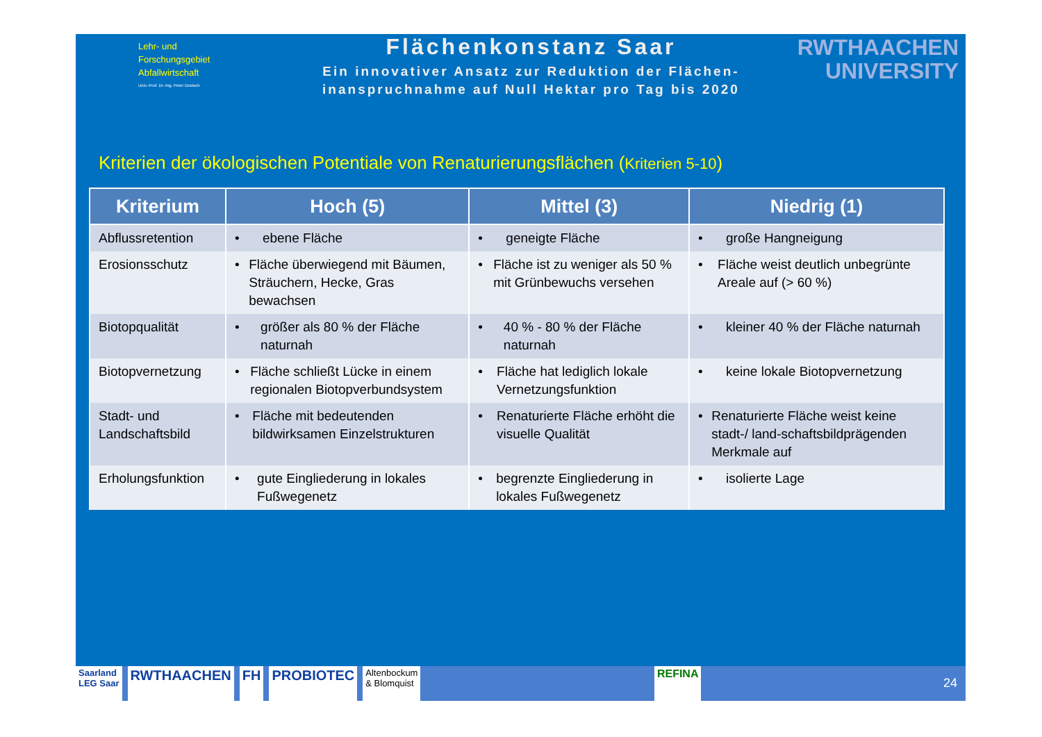Lehr- und
Forschungsgebiet
Abfallwirtschaft
Univ.-Prof. Dr.-Ing. Peter Dostsch
Flächenkonstanz Saar
Ein innovativer Ansatz zur Reduktion der Flächen-
inanspruchnahme auf Null Hektar pro Tag bis 2020
RWTHAACHEN
UNIVERSITY
Kriterien der ökologischen Potentiale von Renaturierungsflächen (Kriterien 5-10)
| Kriterium | Hoch (5) | Mittel (3) | Niedrig (1) |
| --- | --- | --- | --- |
| Abflussretention | • ebene Fläche | • geneigte Fläche | • große Hangneigung |
| Erosionsschutz | • Fläche überwiegend mit Bäumen, Sträuchern, Hecke, Gras bewachsen | • Fläche ist zu weniger als 50 % mit Grünbewuchs versehen | • Fläche weist deutlich unbegrünte Areale auf (> 60 %) |
| Biotopqualität | • größer als 80 % der Fläche naturnah | • 40 % - 80 % der Fläche naturnah | • kleiner 40 % der Fläche naturnah |
| Biotopvernetzung | • Fläche schließt Lücke in einem regionalen Biotopverbundsystem | • Fläche hat lediglich lokale Vernetzungsfunktion | • keine lokale Biotopvernetzung |
| Stadt- und Landschaftsbild | • Fläche mit bedeutenden bildwirksamen Einzelstrukturen | • Renaturierte Fläche erhöht die visuelle Qualität | • Renaturierte Fläche weist keine stadt-/ land-schaftsbildprägenden Merkmale auf |
| Erholungsfunktion | • gute Eingliederung in lokales Fußwegenetz | • begrenzte Eingliederung in lokales Fußwegenetz | • isolierte Lage |
Saarland
LEG Saar
RWTHAACHEN FH PROBIOTEC
Altenbockum
& Blomquist
REFINA
24